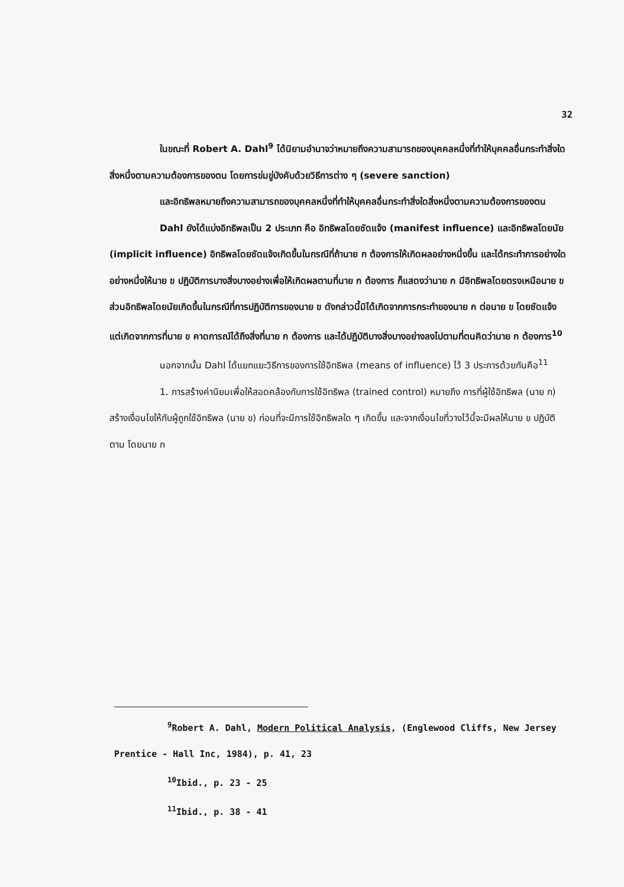32
ในขณะที่ Robert A. Dahl<sup>9</sup> ได้นิยามอำนาจว่าหมายถึงความสามารถของบุคคลหนึ่งที่ทำให้บุคคลอื่นกระทำสิ่งใดสิ่งหนึ่งตามความต้องการของตน โดยการข่มขู่บังคับด้วยวิธีการต่าง ๆ (severe sanction)
และอิทธิพลหมายถึงความสามารถของบุคคลหนึ่งที่ทำให้บุคคลอื่นกระทำสิ่งใดสิ่งหนึ่งตามความต้องการของตน
Dahl ยังได้แบ่งอิทธิพลเป็น 2 ประเภท คือ อิทธิพลโดยชัดแจ้ง (manifest influence) และอิทธิพลโดยนัย (implicit influence) อิทธิพลโดยชัดแจ้งเกิดขึ้นในกรณีที่ถ้านาย ก ต้องการให้เกิดผลอย่างหนึ่งขึ้น และได้กระทำการอย่างใดอย่างหนึ่งให้นาย ข ปฏิบัติการบางสิ่งบางอย่างเพื่อให้เกิดผลตามที่นาย ก ต้องการ ก็แสดงว่านาย ก มีอิทธิพลโดยตรงเหนือนาย ข ส่วนอิทธิพลโดยนัยเกิดขึ้นในกรณีที่การปฏิบัติการของนาย ข ดังกล่าวนี้มิได้เกิดจากการกระทำของนาย ก ต่อนาย ข โดยชัดแจ้ง แต่เกิดจากการที่นาย ข คาดการณ์ได้ถึงสิ่งที่นาย ก ต้องการ และได้ปฏิบัติบางสิ่งบางอย่างลงไปตามที่ตนคิดว่านาย ก ต้องการ<sup>10</sup>
นอกจากนั้น Dahl ได้แยกแยะวิธีการของการใช้อิทธิพล (means of influence) ไว้ 3 ประการด้วยกันคือ<sup>11</sup>
1. การสร้างค่านิยมเพื่อให้สอดคล้องกับการใช้อิทธิพล (trained control) หมายถึง การที่ผู้ใช้อิทธิพล (นาย ก) สร้างเงื่อนไขให้กับผู้ถูกใช้อิทธิพล (นาย ข) ก่อนที่จะมีการใช้อิทธิพลใด ๆ เกิดขึ้น และจากเงื่อนไขที่วางไว้นี้จะมีผลให้นาย ข ปฏิบัติตาม โดยนาย ก
<sup>9</sup> Robert A. Dahl, Modern Political Analysis, (Englewood Cliffs, New Jersey Prentice - Hall Inc, 1984), p. 41, 23
<sup>10</sup> Ibid., p. 23 - 25
<sup>11</sup> Ibid., p. 38 - 41